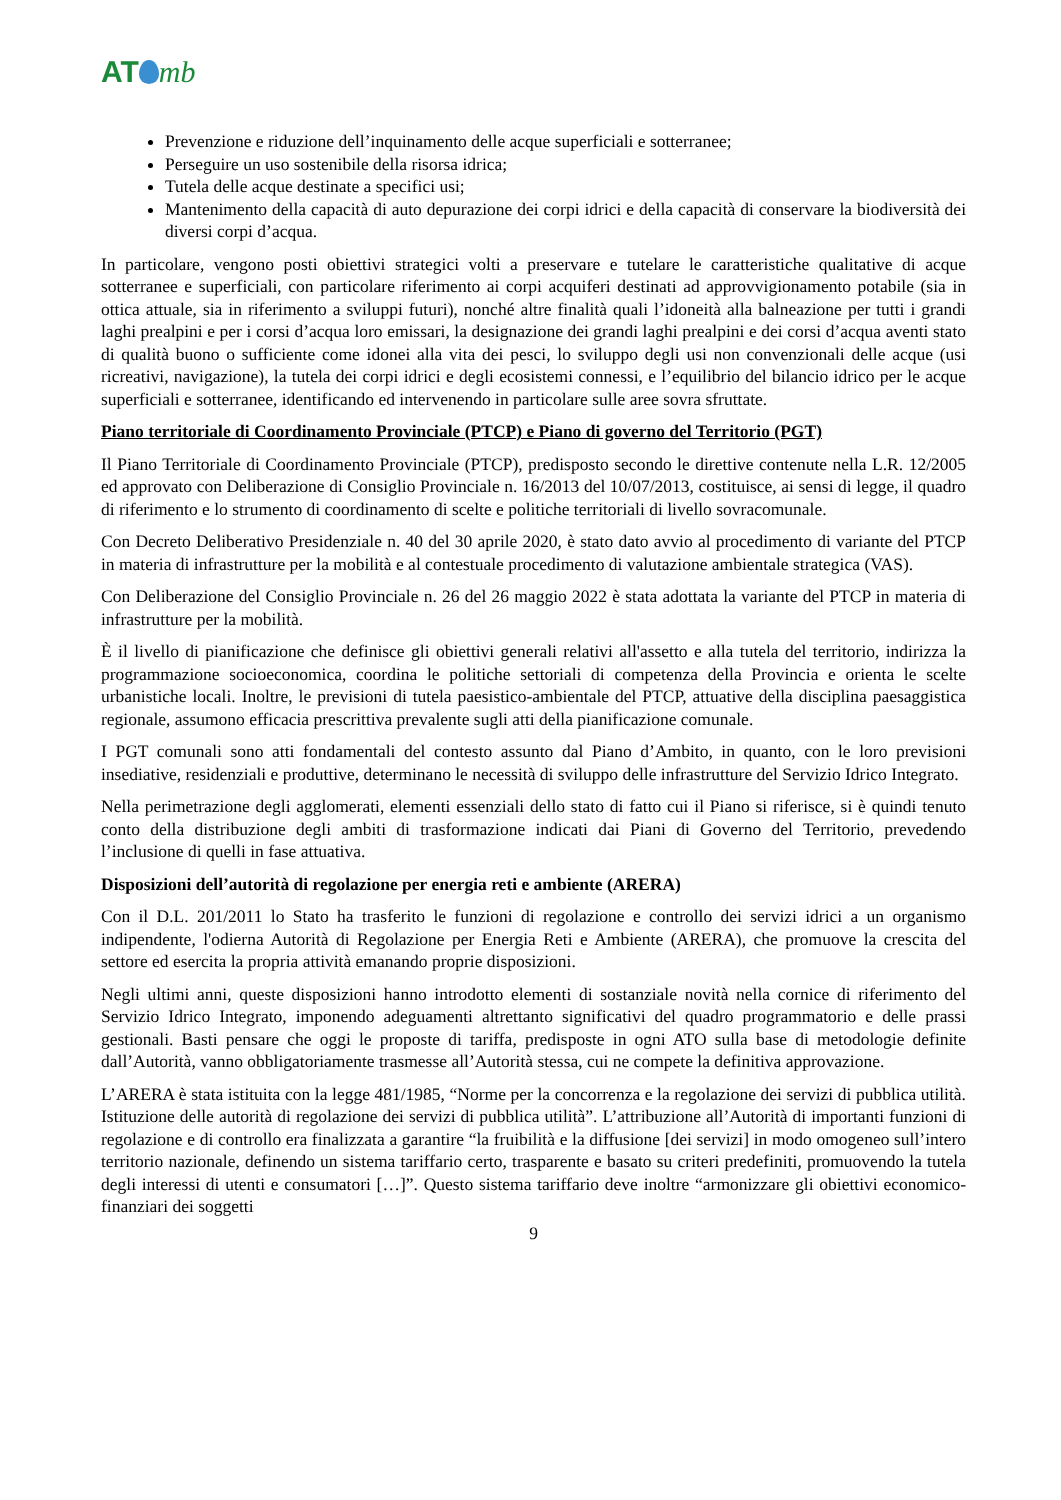AT mb
Prevenzione e riduzione dell’inquinamento delle acque superficiali e sotterranee;
Perseguire un uso sostenibile della risorsa idrica;
Tutela delle acque destinate a specifici usi;
Mantenimento della capacità di auto depurazione dei corpi idrici e della capacità di conservare la biodiversità dei diversi corpi d’acqua.
In particolare, vengono posti obiettivi strategici volti a preservare e tutelare le caratteristiche qualitative di acque sotterranee e superficiali, con particolare riferimento ai corpi acquiferi destinati ad approvvigionamento potabile (sia in ottica attuale, sia in riferimento a sviluppi futuri), nonché altre finalità quali l’idoneità alla balneazione per tutti i grandi laghi prealpini e per i corsi d’acqua loro emissari, la designazione dei grandi laghi prealpini e dei corsi d’acqua aventi stato di qualità buono o sufficiente come idonei alla vita dei pesci, lo sviluppo degli usi non convenzionali delle acque (usi ricreativi, navigazione), la tutela dei corpi idrici e degli ecosistemi connessi, e l’equilibrio del bilancio idrico per le acque superficiali e sotterranee, identificando ed intervenendo in particolare sulle aree sovra sfruttate.
Piano territoriale di Coordinamento Provinciale (PTCP) e Piano di governo del Territorio (PGT)
Il Piano Territoriale di Coordinamento Provinciale (PTCP), predisposto secondo le direttive contenute nella L.R. 12/2005 ed approvato con Deliberazione di Consiglio Provinciale n. 16/2013 del 10/07/2013, costituisce, ai sensi di legge, il quadro di riferimento e lo strumento di coordinamento di scelte e politiche territoriali di livello sovracomunale.
Con Decreto Deliberativo Presidenziale n. 40 del 30 aprile 2020, è stato dato avvio al procedimento di variante del PTCP in materia di infrastrutture per la mobilità e al contestuale procedimento di valutazione ambientale strategica (VAS).
Con Deliberazione del Consiglio Provinciale n. 26 del 26 maggio 2022 è stata adottata la variante del PTCP in materia di infrastrutture per la mobilità.
È il livello di pianificazione che definisce gli obiettivi generali relativi all'assetto e alla tutela del territorio, indirizza la programmazione socioeconomica, coordina le politiche settoriali di competenza della Provincia e orienta le scelte urbanistiche locali. Inoltre, le previsioni di tutela paesistico-ambientale del PTCP, attuative della disciplina paesaggistica regionale, assumono efficacia prescrittiva prevalente sugli atti della pianificazione comunale.
I PGT comunali sono atti fondamentali del contesto assunto dal Piano d’Ambito, in quanto, con le loro previsioni insediative, residenziali e produttive, determinano le necessità di sviluppo delle infrastrutture del Servizio Idrico Integrato.
Nella perimetrazione degli agglomerati, elementi essenziali dello stato di fatto cui il Piano si riferisce, si è quindi tenuto conto della distribuzione degli ambiti di trasformazione indicati dai Piani di Governo del Territorio, prevedendo l’inclusione di quelli in fase attuativa.
Disposizioni dell’autorità di regolazione per energia reti e ambiente (ARERA)
Con il D.L. 201/2011 lo Stato ha trasferito le funzioni di regolazione e controllo dei servizi idrici a un organismo indipendente, l'odierna Autorità di Regolazione per Energia Reti e Ambiente (ARERA), che promuove la crescita del settore ed esercita la propria attività emanando proprie disposizioni.
Negli ultimi anni, queste disposizioni hanno introdotto elementi di sostanziale novità nella cornice di riferimento del Servizio Idrico Integrato, imponendo adeguamenti altrettanto significativi del quadro programmatorio e delle prassi gestionali. Basti pensare che oggi le proposte di tariffa, predisposte in ogni ATO sulla base di metodologie definite dall’Autorità, vanno obbligatoriamente trasmesse all’Autorità stessa, cui ne compete la definitiva approvazione.
L’ARERA è stata istituita con la legge 481/1985, “Norme per la concorrenza e la regolazione dei servizi di pubblica utilità. Istituzione delle autorità di regolazione dei servizi di pubblica utilità”. L’attribuzione all’Autorità di importanti funzioni di regolazione e di controllo era finalizzata a garantire “la fruibilità e la diffusione [dei servizi] in modo omogeneo sull’intero territorio nazionale, definendo un sistema tariffario certo, trasparente e basato su criteri predefiniti, promuovendo la tutela degli interessi di utenti e consumatori […]”. Questo sistema tariffario deve inoltre “armonizzare gli obiettivi economico-finanziari dei soggetti
9